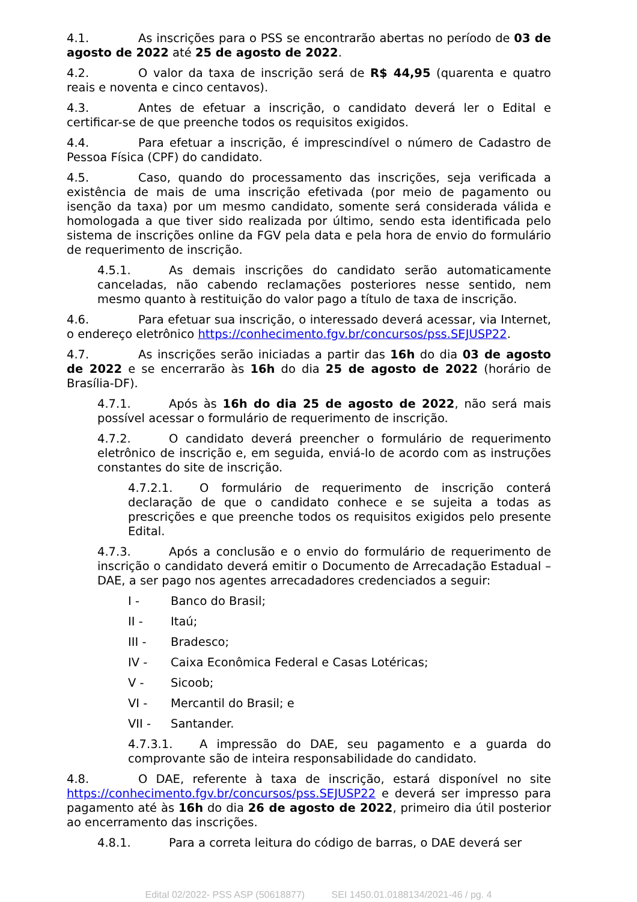4.1. As inscrições para o PSS se encontrarão abertas no período de 03 de agosto de 2022 até 25 de agosto de 2022.
4.2. O valor da taxa de inscrição será de R$ 44,95 (quarenta e quatro reais e noventa e cinco centavos).
4.3. Antes de efetuar a inscrição, o candidato deverá ler o Edital e certificar-se de que preenche todos os requisitos exigidos.
4.4. Para efetuar a inscrição, é imprescindível o número de Cadastro de Pessoa Física (CPF) do candidato.
4.5. Caso, quando do processamento das inscrições, seja verificada a existência de mais de uma inscrição efetivada (por meio de pagamento ou isenção da taxa) por um mesmo candidato, somente será considerada válida e homologada a que tiver sido realizada por último, sendo esta identificada pelo sistema de inscrições online da FGV pela data e pela hora de envio do formulário de requerimento de inscrição.
4.5.1. As demais inscrições do candidato serão automaticamente canceladas, não cabendo reclamações posteriores nesse sentido, nem mesmo quanto à restituição do valor pago a título de taxa de inscrição.
4.6. Para efetuar sua inscrição, o interessado deverá acessar, via Internet, o endereço eletrônico https://conhecimento.fgv.br/concursos/pss.SEJUSP22.
4.7. As inscrições serão iniciadas a partir das 16h do dia 03 de agosto de 2022 e se encerrarão às 16h do dia 25 de agosto de 2022 (horário de Brasília-DF).
4.7.1. Após às 16h do dia 25 de agosto de 2022, não será mais possível acessar o formulário de requerimento de inscrição.
4.7.2. O candidato deverá preencher o formulário de requerimento eletrônico de inscrição e, em seguida, enviá-lo de acordo com as instruções constantes do site de inscrição.
4.7.2.1. O formulário de requerimento de inscrição conterá declaração de que o candidato conhece e se sujeita a todas as prescrições e que preenche todos os requisitos exigidos pelo presente Edital.
4.7.3. Após a conclusão e o envio do formulário de requerimento de inscrição o candidato deverá emitir o Documento de Arrecadação Estadual – DAE, a ser pago nos agentes arrecadadores credenciados a seguir:
I - Banco do Brasil;
II - Itaú;
III - Bradesco;
IV - Caixa Econômica Federal e Casas Lotéricas;
V - Sicoob;
VI - Mercantil do Brasil; e
VII - Santander.
4.7.3.1. A impressão do DAE, seu pagamento e a guarda do comprovante são de inteira responsabilidade do candidato.
4.8. O DAE, referente à taxa de inscrição, estará disponível no site https://conhecimento.fgv.br/concursos/pss.SEJUSP22 e deverá ser impresso para pagamento até às 16h do dia 26 de agosto de 2022, primeiro dia útil posterior ao encerramento das inscrições.
4.8.1. Para a correta leitura do código de barras, o DAE deverá ser
Edital 02/2022- PSS ASP (50618877) SEI 1450.01.0188134/2021-46 / pg. 4